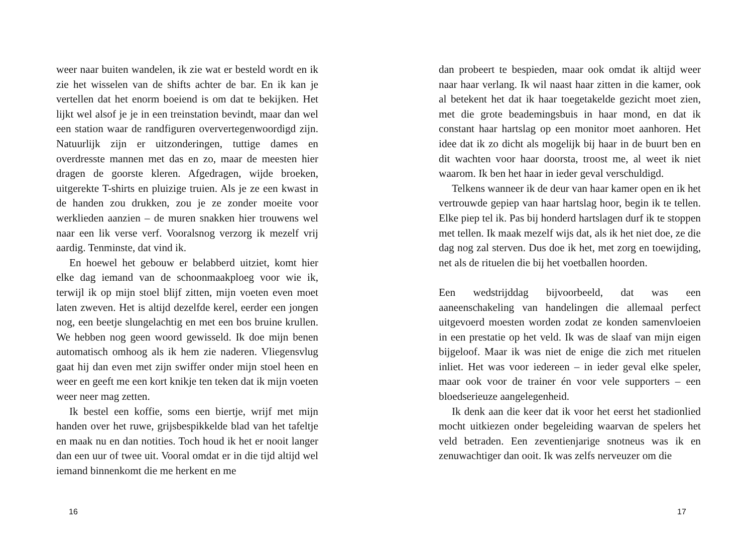weer naar buiten wandelen, ik zie wat er besteld wordt en ik zie het wisselen van de shifts achter de bar. En ik kan je vertellen dat het enorm boeiend is om dat te bekijken. Het lijkt wel alsof je je in een treinstation bevindt, maar dan wel een station waar de randfiguren oververtegenwoordigd zijn. Natuurlijk zijn er uitzonderingen, tuttige dames en overdresste mannen met das en zo, maar de meesten hier dragen de goorste kleren. Afgedragen, wijde broeken, uitgerekte T-shirts en pluizige truien. Als je ze een kwast in de handen zou drukken, zou je ze zonder moeite voor werklieden aanzien – de muren snakken hier trouwens wel naar een lik verse verf. Vooralsnog verzorg ik mezelf vrij aardig. Tenminste, dat vind ik.
En hoewel het gebouw er belabberd uitziet, komt hier elke dag iemand van de schoonmaakploeg voor wie ik, terwijl ik op mijn stoel blijf zitten, mijn voeten even moet laten zweven. Het is altijd dezelfde kerel, eerder een jongen nog, een beetje slungelachtig en met een bos bruine krullen. We hebben nog geen woord gewisseld. Ik doe mijn benen automatisch omhoog als ik hem zie naderen. Vliegensvlug gaat hij dan even met zijn swiffer onder mijn stoel heen en weer en geeft me een kort knikje ten teken dat ik mijn voeten weer neer mag zetten.
Ik bestel een koffie, soms een biertje, wrijf met mijn handen over het ruwe, grijsbespikkelde blad van het tafeltje en maak nu en dan notities. Toch houd ik het er nooit langer dan een uur of twee uit. Vooral omdat er in die tijd altijd wel iemand binnenkomt die me herkent en me
16
dan probeert te bespieden, maar ook omdat ik altijd weer naar haar verlang. Ik wil naast haar zitten in die kamer, ook al betekent het dat ik haar toegetakelde gezicht moet zien, met die grote beademingsbuis in haar mond, en dat ik constant haar hartslag op een monitor moet aanhoren. Het idee dat ik zo dicht als mogelijk bij haar in de buurt ben en dit wachten voor haar doorsta, troost me, al weet ik niet waarom. Ik ben het haar in ieder geval verschuldigd.
Telkens wanneer ik de deur van haar kamer open en ik het vertrouwde gepiep van haar hartslag hoor, begin ik te tellen. Elke piep tel ik. Pas bij honderd hartslagen durf ik te stoppen met tellen. Ik maak mezelf wijs dat, als ik het niet doe, ze die dag nog zal sterven. Dus doe ik het, met zorg en toewijding, net als de rituelen die bij het voetballen hoorden.
Een wedstrijddag bijvoorbeeld, dat was een aaneenschakeling van handelingen die allemaal perfect uitgevoerd moesten worden zodat ze konden samenvloeien in een prestatie op het veld. Ik was de slaaf van mijn eigen bijgeloof. Maar ik was niet de enige die zich met rituelen inliet. Het was voor iedereen – in ieder geval elke speler, maar ook voor de trainer én voor vele supporters – een bloedserieuze aangelegenheid.
Ik denk aan die keer dat ik voor het eerst het stadionlied mocht uitkiezen onder begeleiding waarvan de spelers het veld betraden. Een zeventienjarige snotneus was ik en zenuwachtiger dan ooit. Ik was zelfs nerveuzer om die
17